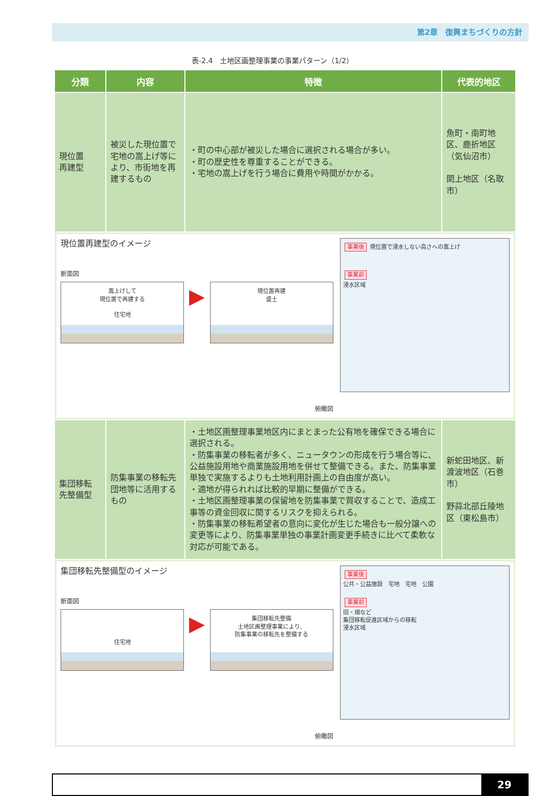第2章　復興まちづくりの方針
表-2.4　土地区画整理事業の事業パターン（1/2）
| 分類 | 内容 | 特徴 | 代表的地区 |
| --- | --- | --- | --- |
| 現位置 再建型 | 被災した現位置で宅地の嵩上げ等により、市街地を再建するもの | ・町の中心部が被災した場合に選択される場合が多い。 ・町の歴史性を尊重することができる。 ・宅地の嵩上げを行う場合に費用や時間がかかる。 | 魚町・南町地区、鹿折地区（気仙沼市） 閖上地区（名取市） |
| 現位置再建型のイメージ 断面図 嵩上げして 現位置で再建する 住宅地 ▶ 現位置再建 盛土 俯瞰図 事業後 現位置で浸水しない高さへの嵩上げ 事業前 浸水区域 | | | |
| 集団移転 先整備型 | 防集事業の移転先団地等に活用するもの | ・土地区画整理事業地区内にまとまった公有地を確保できる場合に選択される。 ・防集事業の移転者が多く、ニュータウンの形成を行う場合等に、公益施設用地や商業施設用地を併せて整備できる。また、防集事業単独で実施するよりも土地利用計画上の自由度が高い。 ・適地が得られれば比較的早期に整備ができる。 ・土地区画整理事業の保留地を防集事業で買収することで、造成工事等の資金回収に関するリスクを抑えられる。 ・防集事業の移転希望者の意向に変化が生じた場合も一般分譲への変更等により、防集事業単独の事業計画変更手続きに比べて柔軟な対応が可能である。 | 新蛇田地区、新渡波地区（石巻市） 野蒜北部丘陵地区（東松島市） |
| 集団移転先整備型のイメージ 断面図 住宅地 ▶ 集団移転先整備 土地区画整理事業により、 防集事業の移転先を整備する 俯瞰図 事業後 公共・公益施設 宅地 宅地 公園 事業前 田・畑など 集団移転促進区域からの移転 浸水区域 | | | |
29